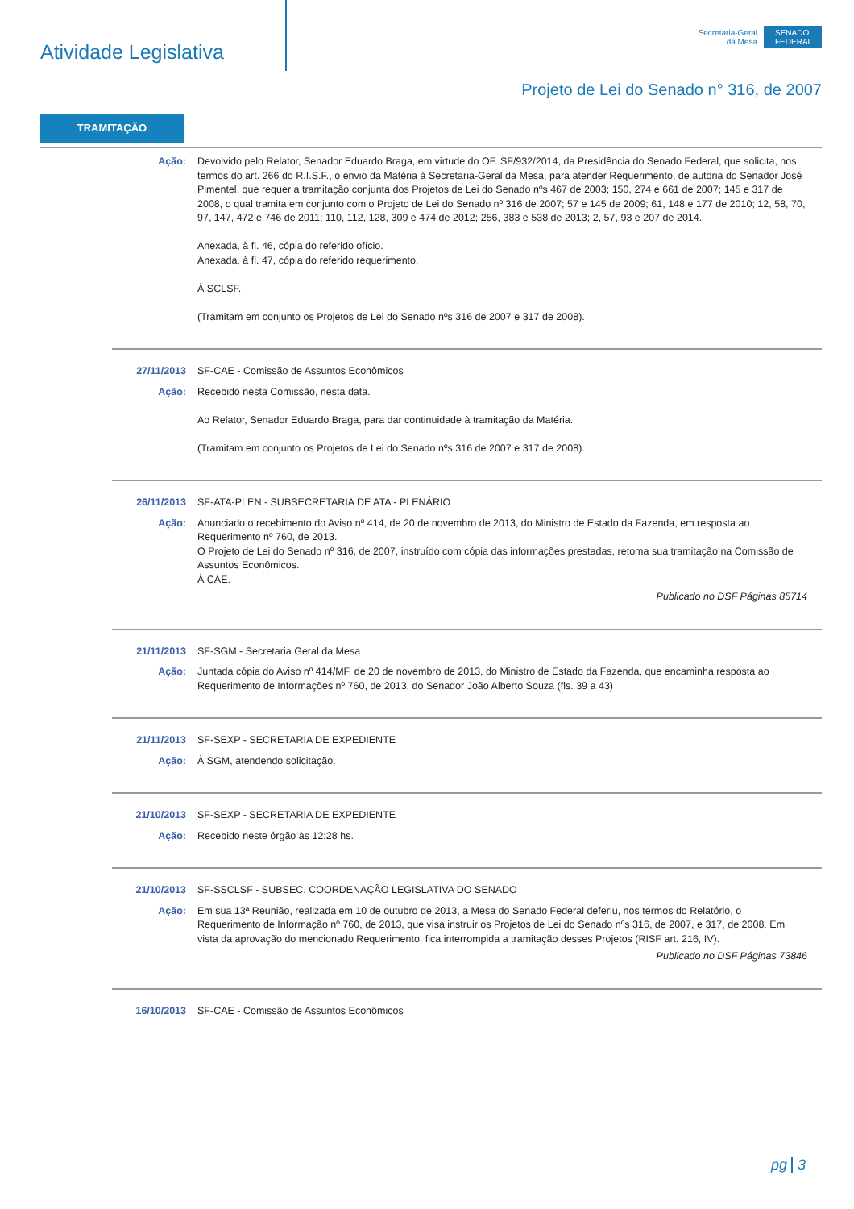Atividade Legislativa
Secretaria-Geral
da Mesa
SENADO FEDERAL
Projeto de Lei do Senado n° 316, de 2007
TRAMITAÇÃO
Ação: Devolvido pelo Relator, Senador Eduardo Braga, em virtude do OF. SF/932/2014, da Presidência do Senado Federal, que solicita, nos termos do art. 266 do R.I.S.F., o envio da Matéria à Secretaria-Geral da Mesa, para atender Requerimento, de autoria do Senador José Pimentel, que requer a tramitação conjunta dos Projetos de Lei do Senado nºs 467 de 2003; 150, 274 e 661 de 2007; 145 e 317 de 2008, o qual tramita em conjunto com o Projeto de Lei do Senado nº 316 de 2007; 57 e 145 de 2009; 61, 148 e 177 de 2010; 12, 58, 70, 97, 147, 472 e 746 de 2011; 110, 112, 128, 309 e 474 de 2012; 256, 383 e 538 de 2013; 2, 57, 93 e 207 de 2014.
Anexada, à fl. 46, cópia do referido ofício.
Anexada, à fl. 47, cópia do referido requerimento.
À SCLSF.
(Tramitam em conjunto os Projetos de Lei do Senado nºs 316 de 2007 e 317 de 2008).
27/11/2013 SF-CAE - Comissão de Assuntos Econômicos
Ação: Recebido nesta Comissão, nesta data.
Ao Relator, Senador Eduardo Braga, para dar continuidade à tramitação da Matéria.
(Tramitam em conjunto os Projetos de Lei do Senado nºs 316 de 2007 e 317 de 2008).
26/11/2013 SF-ATA-PLEN - SUBSECRETARIA DE ATA - PLENÁRIO
Ação: Anunciado o recebimento do Aviso nº 414, de 20 de novembro de 2013, do Ministro de Estado da Fazenda, em resposta ao Requerimento nº 760, de 2013.
O Projeto de Lei do Senado nº 316, de 2007, instruído com cópia das informações prestadas, retoma sua tramitação na Comissão de Assuntos Econômicos.
À CAE.
Publicado no DSF Páginas 85714
21/11/2013 SF-SGM - Secretaria Geral da Mesa
Ação: Juntada cópia do Aviso nº 414/MF, de 20 de novembro de 2013, do Ministro de Estado da Fazenda, que encaminha resposta ao Requerimento de Informações nº 760, de 2013, do Senador João Alberto Souza (fls. 39 a 43)
21/11/2013 SF-SEXP - SECRETARIA DE EXPEDIENTE
Ação: À SGM, atendendo solicitação.
21/10/2013 SF-SEXP - SECRETARIA DE EXPEDIENTE
Ação: Recebido neste órgão às 12:28 hs.
21/10/2013 SF-SSCLSF - SUBSEC. COORDENAÇÃO LEGISLATIVA DO SENADO
Ação: Em sua 13ª Reunião, realizada em 10 de outubro de 2013, a Mesa do Senado Federal deferiu, nos termos do Relatório, o Requerimento de Informação nº 760, de 2013, que visa instruir os Projetos de Lei do Senado nºs 316, de 2007, e 317, de 2008. Em vista da aprovação do mencionado Requerimento, fica interrompida a tramitação desses Projetos (RISF art. 216, IV).
Publicado no DSF Páginas 73846
16/10/2013 SF-CAE - Comissão de Assuntos Econômicos
pg 3